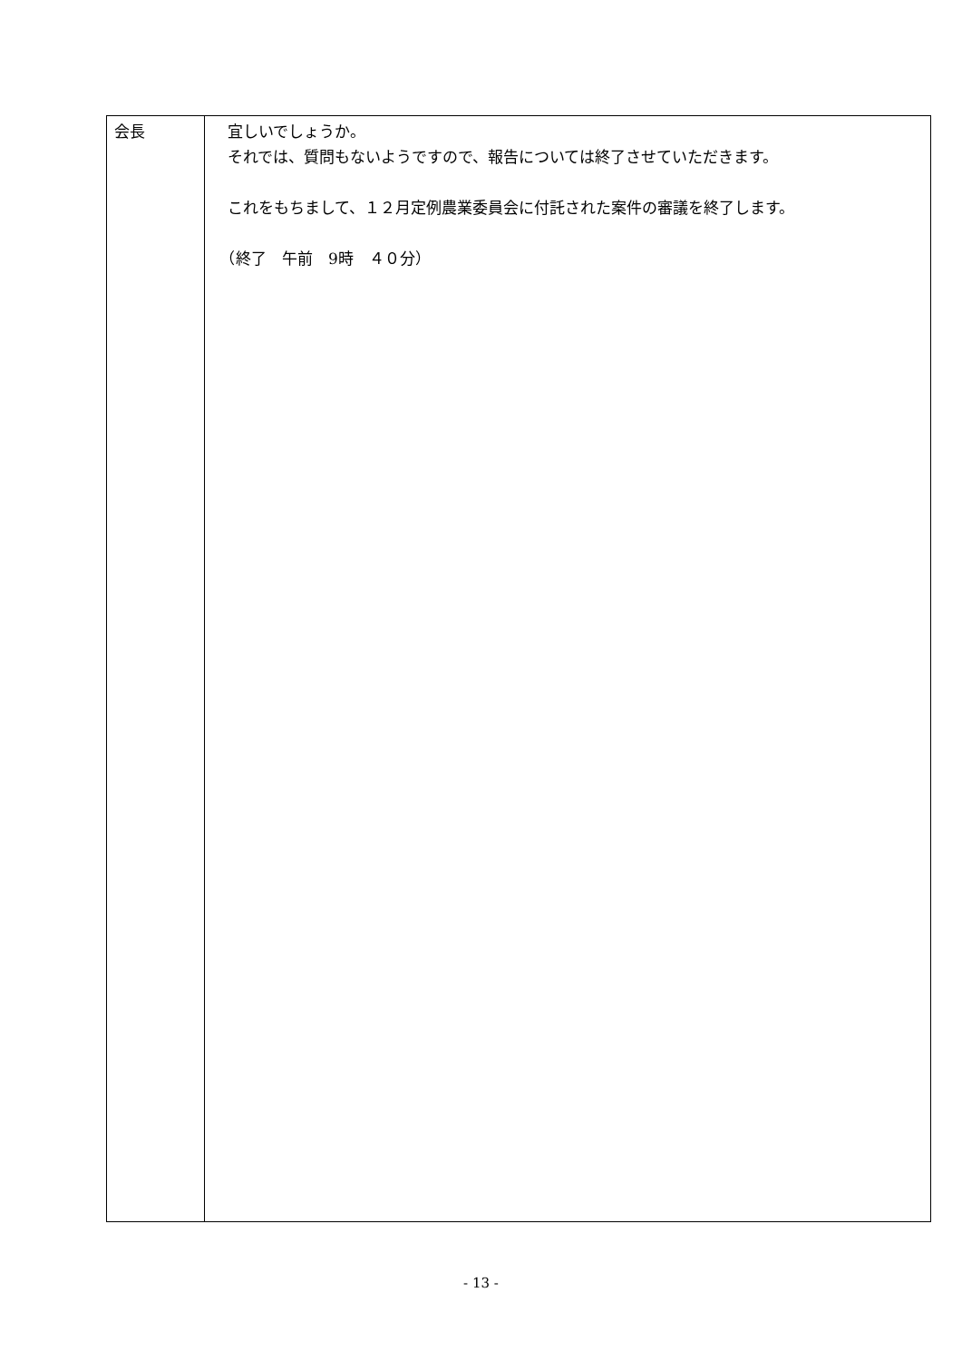| 会長 | 宜しいでしょうか。 それでは、質問もないようですので、報告については終了させていただきます。 これをもちまして、１２月定例農業委員会に付託された案件の審議を終了します。 （終了 午前 9時 ４０分） |
- 13 -